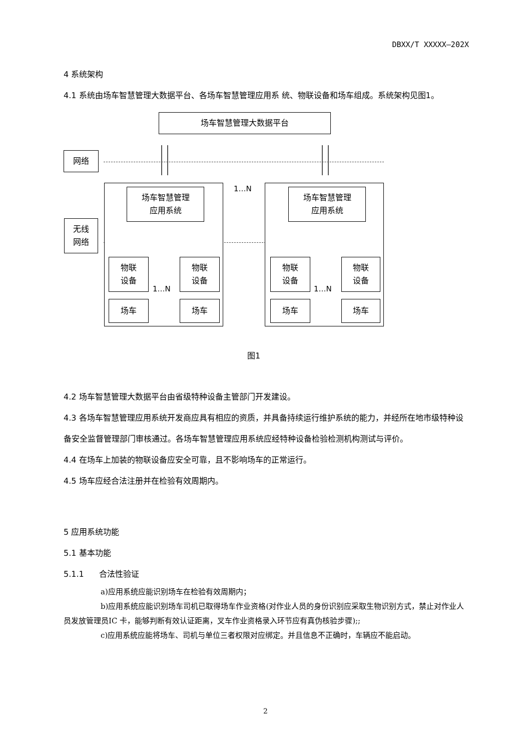DBXX/T XXXXX—202X
4 系统架构
4.1 系统由场车智慧管理大数据平台、各场车智慧管理应用系 统、物联设备和场车组成。系统架构见图1。
场车智慧管理大数据平台
网络
无线
网络
1…N
场车智慧管理
应用系统
场车智慧管理
应用系统
物联
设备
物联
设备
物联
设备
物联
设备
1…N 1…N
场车 场车 场车 场车
图1
4.2 场车智慧管理大数据平台由省级特种设备主管部门开发建设。
4.3 各场车智慧管理应用系统开发商应具有相应的资质，并具备持续运行维护系统的能力，并经所在地市级特种设备安全监督管理部门审核通过。各场车智慧管理应用系统应经特种设备检验检测机构测试与评价。
4.4 在场车上加装的物联设备应安全可靠，且不影响场车的正常运行。
4.5 场车应经合法注册并在检验有效周期内。
5 应用系统功能
5.1 基本功能
5.1.1 合法性验证
a)应用系统应能识别场车在检验有效周期内；
b)应用系统应能识别场车司机已取得场车作业资格(对作业人员的身份识别应采取生物识别方式，禁止对作业人员发放管理员IC 卡，能够判断有效认证距离，叉车作业资格录入环节应有真伪核验步骤);;
c)应用系统应能将场车、司机与单位三者权限对应绑定。并且信息不正确时，车辆应不能启动。
2